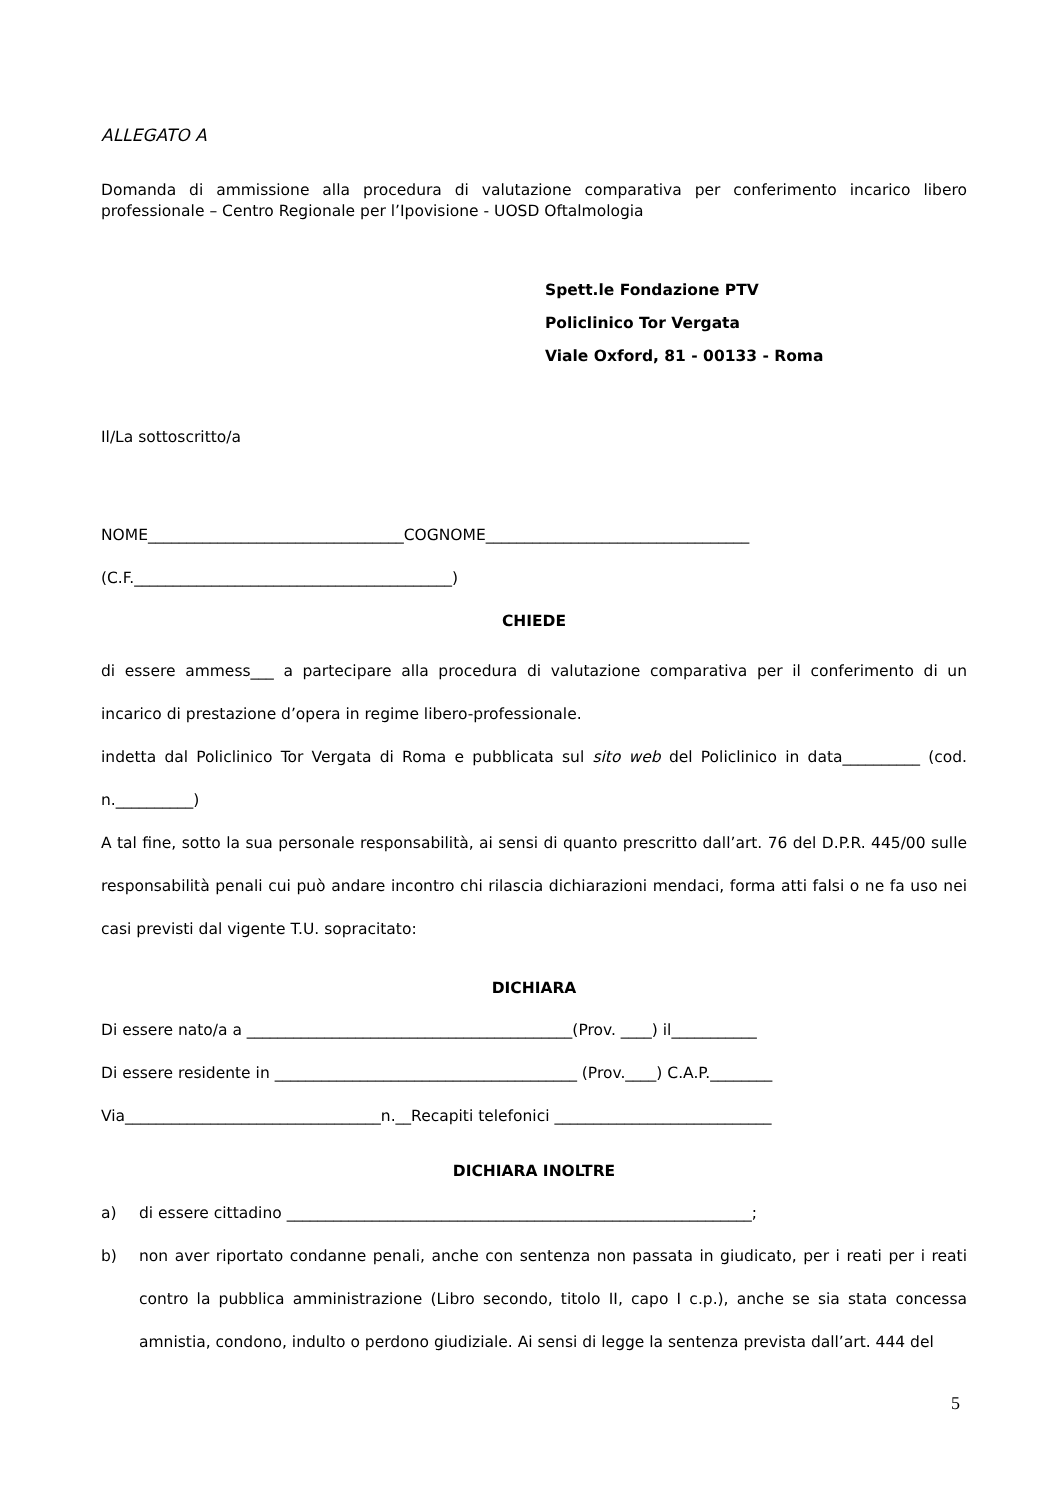ALLEGATO A
Domanda di ammissione alla procedura di valutazione comparativa per conferimento incarico libero professionale – Centro Regionale per l’Ipovisione - UOSD Oftalmologia
Spett.le Fondazione PTV
Policlinico Tor Vergata
Viale Oxford, 81 - 00133 - Roma
Il/La sottoscritto/a
NOME_________________________________COGNOME__________________________________
(C.F._________________________________________)
CHIEDE
di essere ammess___ a partecipare alla procedura di valutazione comparativa per il conferimento di un incarico di prestazione d’opera in regime libero-professionale.
indetta dal Policlinico Tor Vergata di Roma e pubblicata sul sito web del Policlinico in data__________ (cod. n.__________)
A tal fine, sotto la sua personale responsabilità, ai sensi di quanto prescritto dall’art. 76 del D.P.R. 445/00 sulle responsabilità penali cui può andare incontro chi rilascia dichiarazioni mendaci, forma atti falsi o ne fa uso nei casi previsti dal vigente T.U. sopracitato:
DICHIARA
Di essere nato/a a __________________________________________(Prov. ____) il___________
Di essere residente in _______________________________________ (Prov.____) C.A.P.________
Via_________________________________n.__Recapiti telefonici ____________________________
DICHIARA INOLTRE
a) di essere cittadino ____________________________________________________________;
b) non aver riportato condanne penali, anche con sentenza non passata in giudicato, per i reati per i reati contro la pubblica amministrazione (Libro secondo, titolo II, capo I c.p.), anche se sia stata concessa amnistia, condono, indulto o perdono giudiziale. Ai sensi di legge la sentenza prevista dall’art. 444 del
5